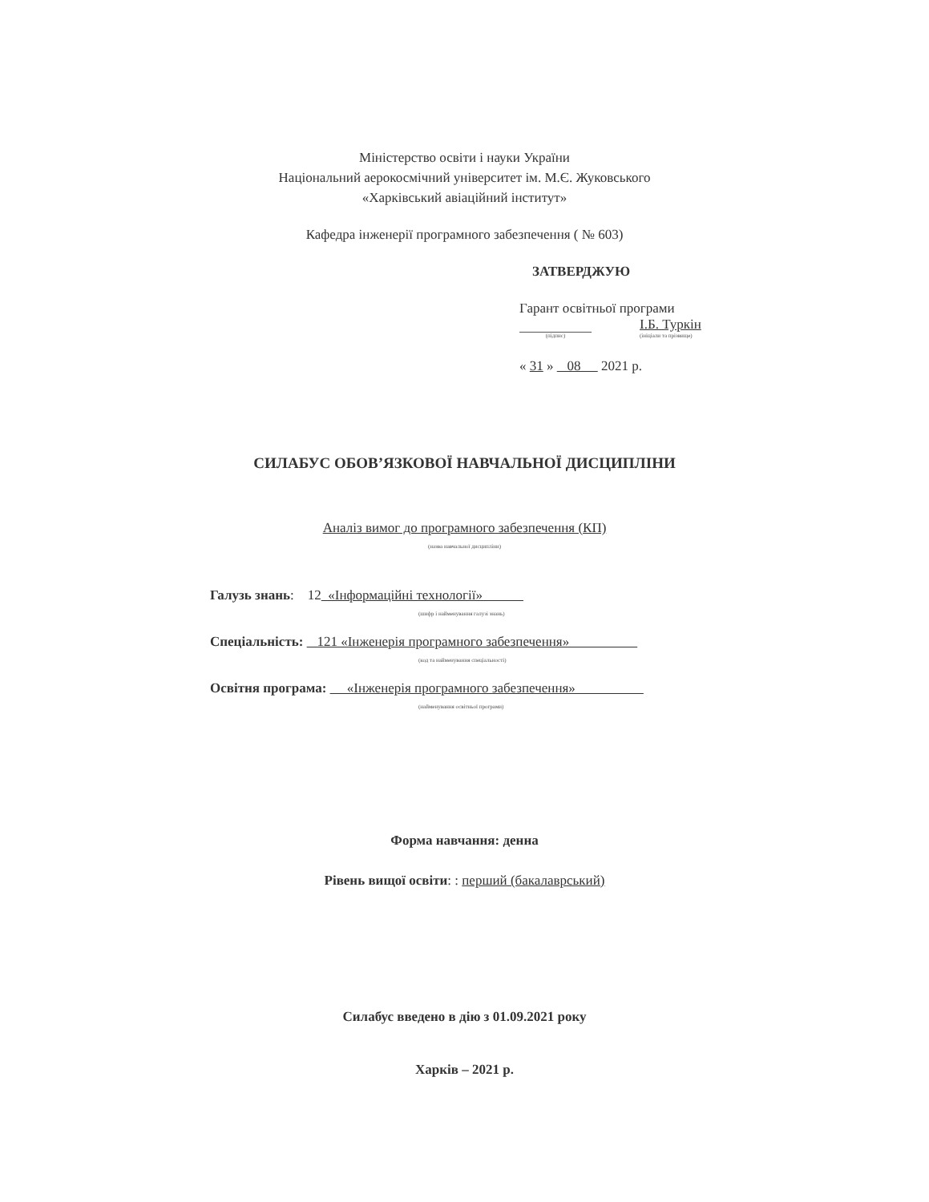Міністерство освіти і науки України
Національний аерокосмічний університет ім. М.Є. Жуковського
«Харківський авіаційний інститут»
Кафедра інженерії програмного забезпечення ( № 603)
ЗАТВЕРДЖУЮ
Гарант освітньої програми
І.Б. Туркін
(підпис) (ініціали та прізвище)
« 31 » 08 2021 р.
СИЛАБУС ОБОВ’ЯЗКОВОЇ НАВЧАЛЬНОЇ ДИСЦИПЛІНИ
Аналіз вимог до програмного забезпечення (КП)
(назва навчальної дисципліни)
Галузь знань: 12 «Інформаційні технології»
(шифр і найменування галузі знань)
Спеціальність: 121 «Інженерія програмного забезпечення»
(код та найменування спеціальності)
Освітня програма: «Інженерія програмного забезпечення»
(найменування освітньої програми)
Форма навчання: денна
Рівень вищої освіти: : перший (бакалаврський)
Силабус введено в дію з 01.09.2021 року
Харків – 2021 р.